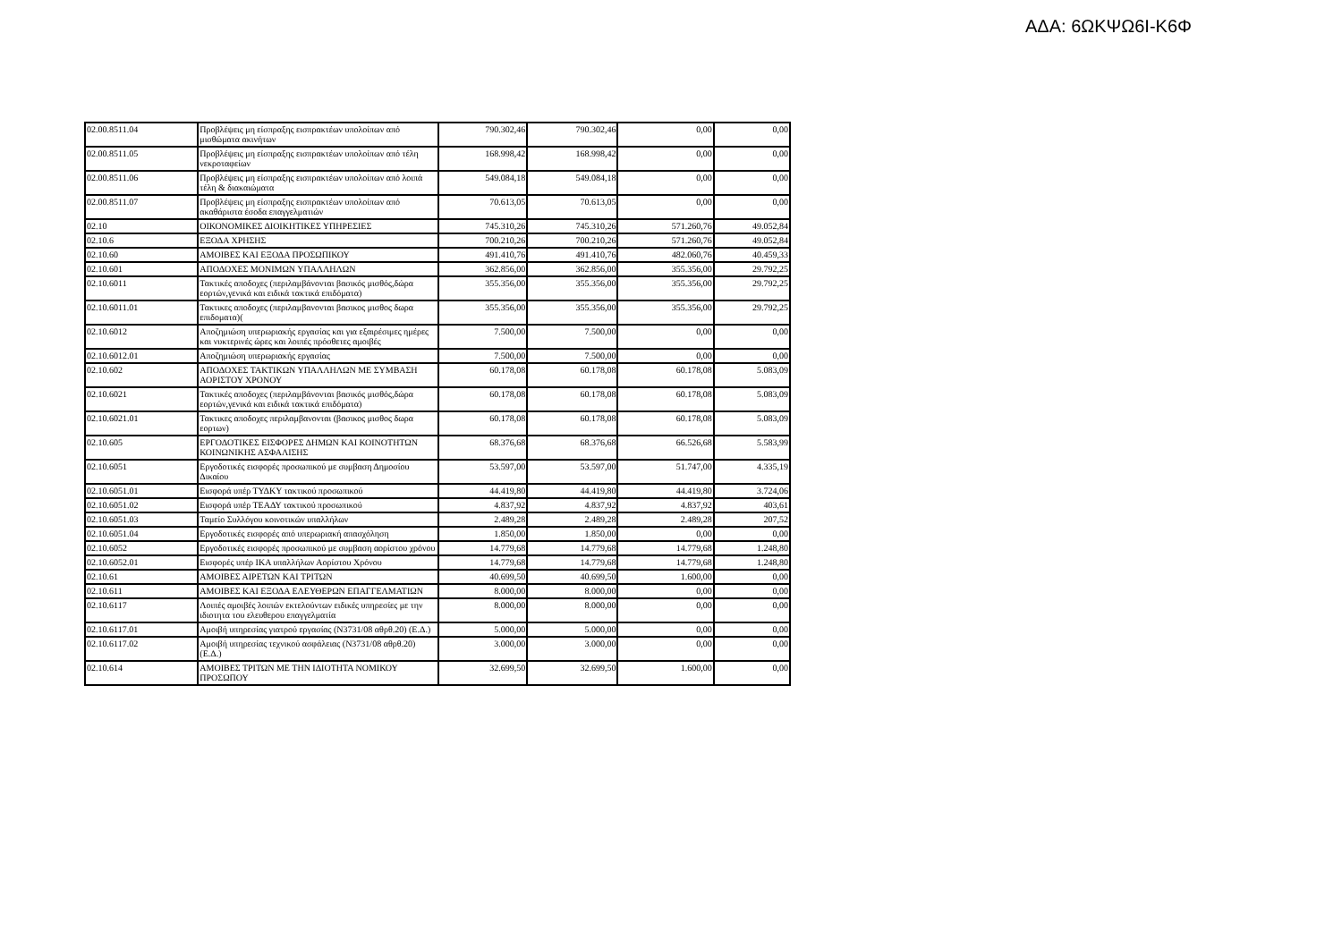ΑΔΑ: 6ΩΚΨΩ6Ι-Κ6Φ
| 02.00.8511.04 | Προβλέψεις μη είσπραξης εισπρακτέων υπολοίπων από μισθώματα ακινήτων | 790.302,46 | 790.302,46 | 0,00 | 0,00 |
| 02.00.8511.05 | Προβλέψεις μη είσπραξης εισπρακτέων υπολοίπων από τέλη νεκροταφείων | 168.998,42 | 168.998,42 | 0,00 | 0,00 |
| 02.00.8511.06 | Προβλέψεις μη είσπραξης εισπρακτέων υπολοίπων από λοιπά τέλη & διακαιώματα | 549.084,18 | 549.084,18 | 0,00 | 0,00 |
| 02.00.8511.07 | Προβλέψεις μη είσπραξης εισπρακτέων υπολοίπων από ακαθάριστα έσοδα επαγγελματιών | 70.613,05 | 70.613,05 | 0,00 | 0,00 |
| 02.10 | ΟΙΚΟΝΟΜΙΚΕΣ ΔΙΟΙΚΗΤΙΚΕΣ ΥΠΗΡΕΣΙΕΣ | 745.310,26 | 745.310,26 | 571.260,76 | 49.052,84 |
| 02.10.6 | ΕΞΟΔΑ ΧΡΗΣΗΣ | 700.210,26 | 700.210,26 | 571.260,76 | 49.052,84 |
| 02.10.60 | ΑΜΟΙΒΕΣ ΚΑΙ ΕΞΟΔΑ ΠΡΟΣΩΠΙΚΟΥ | 491.410,76 | 491.410,76 | 482.060,76 | 40.459,33 |
| 02.10.601 | ΑΠΟΔΟΧΕΣ ΜΟΝΙΜΩΝ ΥΠΑΛΛΗΛΩΝ | 362.856,00 | 362.856,00 | 355.356,00 | 29.792,25 |
| 02.10.6011 | Τακτικές αποδοχες (περιλαμβάνονται βασικός μισθός,δώρα εορτών,γενικά και ειδικά τακτικά επιδόματα) | 355.356,00 | 355.356,00 | 355.356,00 | 29.792,25 |
| 02.10.6011.01 | Τακτικες αποδοχες (περιλαμβανονται βασικος μισθος δωρα επιδοματα)( | 355.356,00 | 355.356,00 | 355.356,00 | 29.792,25 |
| 02.10.6012 | Αποζημιώση υπερωριακής εργασίας και για εξαιρέσιμες ημέρες και νυκτερινές ώρες και λοιπές πρόσθετες αμοιβές | 7.500,00 | 7.500,00 | 0,00 | 0,00 |
| 02.10.6012.01 | Αποζημιώση υπερωριακής εργασίας | 7.500,00 | 7.500,00 | 0,00 | 0,00 |
| 02.10.602 | ΑΠΟΔΟΧΕΣ ΤΑΚΤΙΚΩΝ ΥΠΑΛΛΗΛΩΝ ΜΕ ΣΥΜΒΑΣΗ ΑΟΡΙΣΤΟΥ ΧΡΟΝΟΥ | 60.178,08 | 60.178,08 | 60.178,08 | 5.083,09 |
| 02.10.6021 | Τακτικές αποδοχες (περιλαμβάνονται βασικός μισθός,δώρα εορτών,γενικά και ειδικά τακτικά επιδόματα) | 60.178,08 | 60.178,08 | 60.178,08 | 5.083,09 |
| 02.10.6021.01 | Τακτικες αποδοχες περιλαμβανονται (βασικος μισθος δωρα εορτων) | 60.178,08 | 60.178,08 | 60.178,08 | 5.083,09 |
| 02.10.605 | ΕΡΓΟΔΟΤΙΚΕΣ ΕΙΣΦΟΡΕΣ ΔΗΜΩΝ ΚΑΙ ΚΟΙΝΟΤΗΤΩΝ ΚΟΙΝΩΝΙΚΗΣ ΑΣΦΑΛΙΣΗΣ | 68.376,68 | 68.376,68 | 66.526,68 | 5.583,99 |
| 02.10.6051 | Εργοδοτικές εισφορές προσωπικού με συμβαση Δημοσίου Δικαίου | 53.597,00 | 53.597,00 | 51.747,00 | 4.335,19 |
| 02.10.6051.01 | Εισφορά υπέρ ΤΥΔΚΥ τακτικού προσωπικού | 44.419,80 | 44.419,80 | 44.419,80 | 3.724,06 |
| 02.10.6051.02 | Εισφορά υπέρ ΤΕΑΔΥ τακτικού προσωπικού | 4.837,92 | 4.837,92 | 4.837,92 | 403,61 |
| 02.10.6051.03 | Ταμείο Συλλόγου κοινοτικών υπαλλήλων | 2.489,28 | 2.489,28 | 2.489,28 | 207,52 |
| 02.10.6051.04 | Εργοδοτικές εισφορές από υπερωριακή απασχόληση | 1.850,00 | 1.850,00 | 0,00 | 0,00 |
| 02.10.6052 | Εργοδοτικές εισφορές προσωπικού με συμβαση αορίστου χρόνου | 14.779,68 | 14.779,68 | 14.779,68 | 1.248,80 |
| 02.10.6052.01 | Εισφορές υπέρ ΙΚΑ υπαλλήλων Αορίστου Χρόνου | 14.779,68 | 14.779,68 | 14.779,68 | 1.248,80 |
| 02.10.61 | ΑΜΟΙΒΕΣ ΑΙΡΕΤΩΝ ΚΑΙ ΤΡΙΤΩΝ | 40.699,50 | 40.699,50 | 1.600,00 | 0,00 |
| 02.10.611 | ΑΜΟΙΒΕΣ ΚΑΙ ΕΞΟΔΑ ΕΛΕΥΘΕΡΩΝ ΕΠΑΓΓΕΛΜΑΤΙΩΝ | 8.000,00 | 8.000,00 | 0,00 | 0,00 |
| 02.10.6117 | Λοιπές αμοιβές λοιπών εκτελούντων ειδικές υπηρεσίες με την ιδιοτητα του ελευθερου επαγγελματία | 8.000,00 | 8.000,00 | 0,00 | 0,00 |
| 02.10.6117.01 | Αμοιβή υπηρεσίας γιατρού εργασίας (Ν3731/08 αθρθ.20) (Ε.Δ.) | 5.000,00 | 5.000,00 | 0,00 | 0,00 |
| 02.10.6117.02 | Αμοιβή υπηρεσίας τεχνικού ασφάλειας (Ν3731/08 αθρθ.20) (Ε.Δ.) | 3.000,00 | 3.000,00 | 0,00 | 0,00 |
| 02.10.614 | ΑΜΟΙΒΕΣ ΤΡΙΤΩΝ ΜΕ ΤΗΝ ΙΔΙΟΤΗΤΑ ΝΟΜΙΚΟΥ ΠΡΟΣΩΠΟΥ | 32.699,50 | 32.699,50 | 1.600,00 | 0,00 |